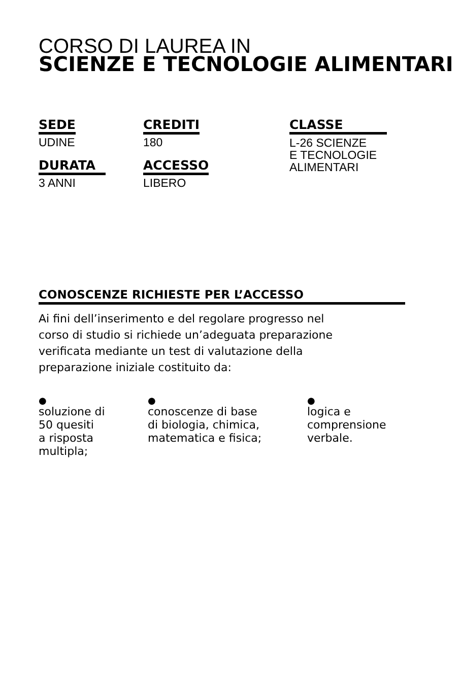CORSO DI LAUREA IN
SCIENZE E TECNOLOGIE ALIMENTARI
SEDE
UDINE
DURATA
3 ANNI
CREDITI
180
ACCESSO
LIBERO
CLASSE
L-26 SCIENZE
E TECNOLOGIE
ALIMENTARI
CONOSCENZE RICHIESTE PER L’ACCESSO
Ai fini dell’inserimento e del regolare progresso nel
corso di studio si richiede un’adeguata preparazione
verificata mediante un test di valutazione della
preparazione iniziale costituito da:
●
soluzione di
50 quesiti
a risposta
multipla;
●
conoscenze di base
di biologia, chimica,
matematica e fisica;
●
logica e
comprensione
verbale.